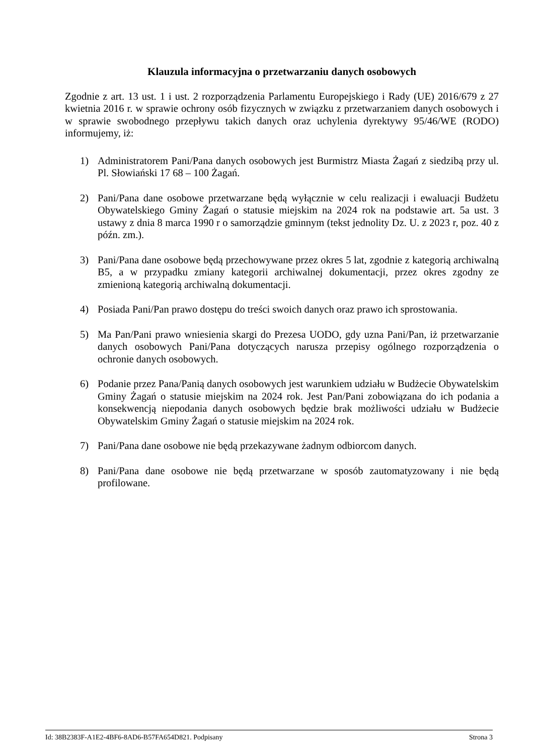Klauzula informacyjna o przetwarzaniu danych osobowych
Zgodnie z art. 13 ust. 1 i ust. 2 rozporządzenia Parlamentu Europejskiego i Rady (UE) 2016/679 z 27 kwietnia 2016 r. w sprawie ochrony osób fizycznych w związku z przetwarzaniem danych osobowych i w sprawie swobodnego przepływu takich danych oraz uchylenia dyrektywy 95/46/WE (RODO) informujemy, iż:
1) Administratorem Pani/Pana danych osobowych jest Burmistrz Miasta Żagań z siedzibą przy ul. Pl. Słowiański 17 68 – 100 Żagań.
2) Pani/Pana dane osobowe przetwarzane będą wyłącznie w celu realizacji i ewaluacji Budżetu Obywatelskiego Gminy Żagań o statusie miejskim na 2024 rok na podstawie art. 5a ust. 3 ustawy z dnia 8 marca 1990 r o samorządzie gminnym (tekst jednolity Dz. U. z 2023 r, poz. 40 z późn. zm.).
3) Pani/Pana dane osobowe będą przechowywane przez okres 5 lat, zgodnie z kategorią archiwalną B5, a w przypadku zmiany kategorii archiwalnej dokumentacji, przez okres zgodny ze zmienioną kategorią archiwalną dokumentacji.
4) Posiada Pani/Pan prawo dostępu do treści swoich danych oraz prawo ich sprostowania.
5) Ma Pan/Pani prawo wniesienia skargi do Prezesa UODO, gdy uzna Pani/Pan, iż przetwarzanie danych osobowych Pani/Pana dotyczących narusza przepisy ogólnego rozporządzenia o ochronie danych osobowych.
6) Podanie przez Pana/Panią danych osobowych jest warunkiem udziału w Budżecie Obywatelskim Gminy Żagań o statusie miejskim na 2024 rok. Jest Pan/Pani zobowiązana do ich podania a konsekwencją niepodania danych osobowych będzie brak możliwości udziału w Budżecie Obywatelskim Gminy Żagań o statusie miejskim na 2024 rok.
7) Pani/Pana dane osobowe nie będą przekazywane żadnym odbiorcom danych.
8) Pani/Pana dane osobowe nie będą przetwarzane w sposób zautomatyzowany i nie będą profilowane.
Id: 38B2383F-A1E2-4BF6-8AD6-B57FA654D821. Podpisany Strona 3